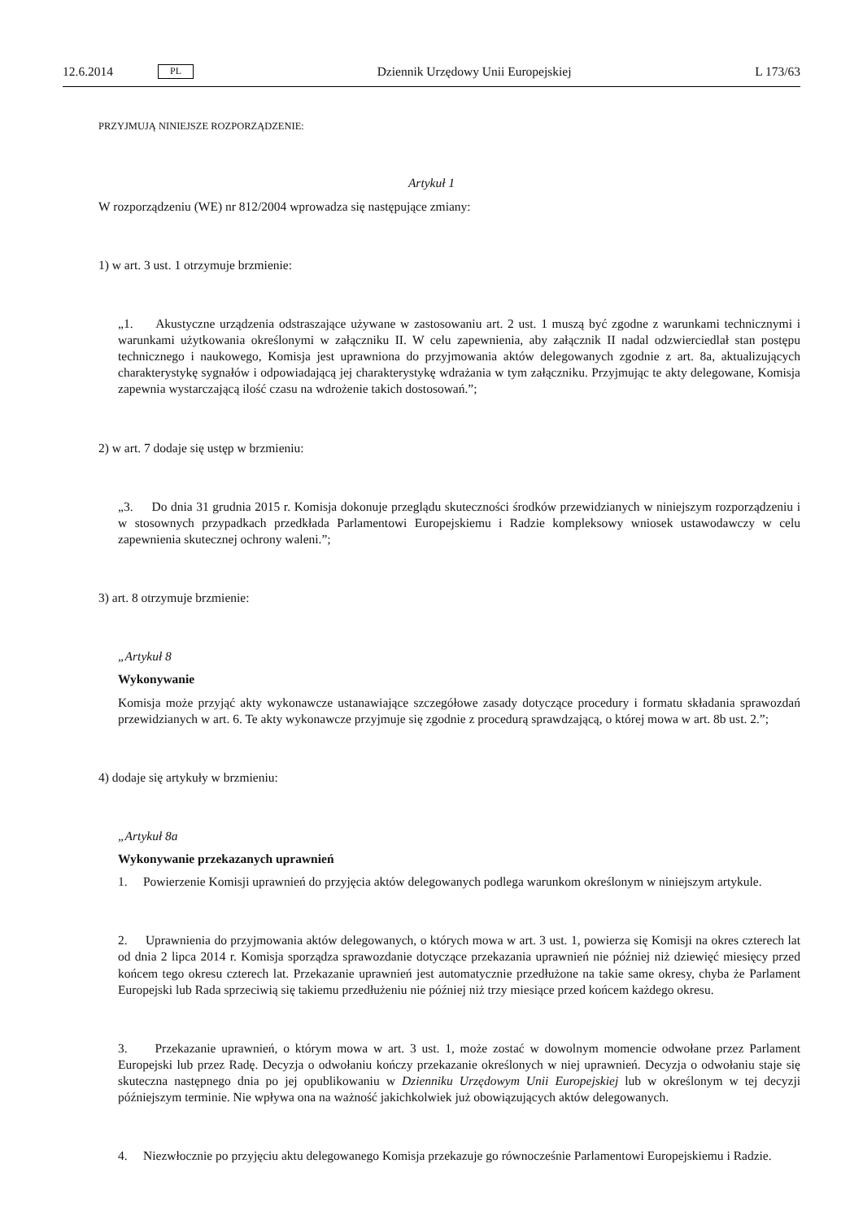12.6.2014 PL Dziennik Urzędowy Unii Europejskiej L 173/63
PRZYJMUJĄ NINIEJSZE ROZPORZĄDZENIE:
Artykuł 1
W rozporządzeniu (WE) nr 812/2004 wprowadza się następujące zmiany:
1) w art. 3 ust. 1 otrzymuje brzmienie:
„1. Akustyczne urządzenia odstraszające używane w zastosowaniu art. 2 ust. 1 muszą być zgodne z warunkami technicznymi i warunkami użytkowania określonymi w załączniku II. W celu zapewnienia, aby załącznik II nadal odzwierciedlał stan postępu technicznego i naukowego, Komisja jest uprawniona do przyjmowania aktów delegowanych zgodnie z art. 8a, aktualizujących charakterystykę sygnałów i odpowiadającą jej charakterystykę wdrażania w tym załączniku. Przyjmując te akty delegowane, Komisja zapewnia wystarczającą ilość czasu na wdrożenie takich dostosowań.”;
2) w art. 7 dodaje się ustęp w brzmieniu:
„3. Do dnia 31 grudnia 2015 r. Komisja dokonuje przeglądu skuteczności środków przewidzianych w niniejszym rozporządzeniu i w stosownych przypadkach przedkłada Parlamentowi Europejskiemu i Radzie kompleksowy wniosek ustawodawczy w celu zapewnienia skutecznej ochrony waleni.”;
3) art. 8 otrzymuje brzmienie:
„Artykuł 8
Wykonywanie
Komisja może przyjąć akty wykonawcze ustanawiające szczegółowe zasady dotyczące procedury i formatu składania sprawozdań przewidzianych w art. 6. Te akty wykonawcze przyjmuje się zgodnie z procedurą sprawdzającą, o której mowa w art. 8b ust. 2.”;
4) dodaje się artykuły w brzmieniu:
„Artykuł 8a
Wykonywanie przekazanych uprawnień
1. Powierzenie Komisji uprawnień do przyjęcia aktów delegowanych podlega warunkom określonym w niniejszym artykule.
2. Uprawnienia do przyjmowania aktów delegowanych, o których mowa w art. 3 ust. 1, powierza się Komisji na okres czterech lat od dnia 2 lipca 2014 r. Komisja sporządza sprawozdanie dotyczące przekazania uprawnień nie później niż dziewięć miesięcy przed końcem tego okresu czterech lat. Przekazanie uprawnień jest automatycznie przedłużone na takie same okresy, chyba że Parlament Europejski lub Rada sprzeciwią się takiemu przedłużeniu nie później niż trzy miesiące przed końcem każdego okresu.
3. Przekazanie uprawnień, o którym mowa w art. 3 ust. 1, może zostać w dowolnym momencie odwołane przez Parlament Europejski lub przez Radę. Decyzja o odwołaniu kończy przekazanie określonych w niej uprawnień. Decyzja o odwołaniu staje się skuteczna następnego dnia po jej opublikowaniu w Dzienniku Urzędowym Unii Europejskiej lub w określonym w tej decyzji późniejszym terminie. Nie wpływa ona na ważność jakichkolwiek już obowiązujących aktów delegowanych.
4. Niezwłocznie po przyjęciu aktu delegowanego Komisja przekazuje go równocześnie Parlamentowi Europejskiemu i Radzie.